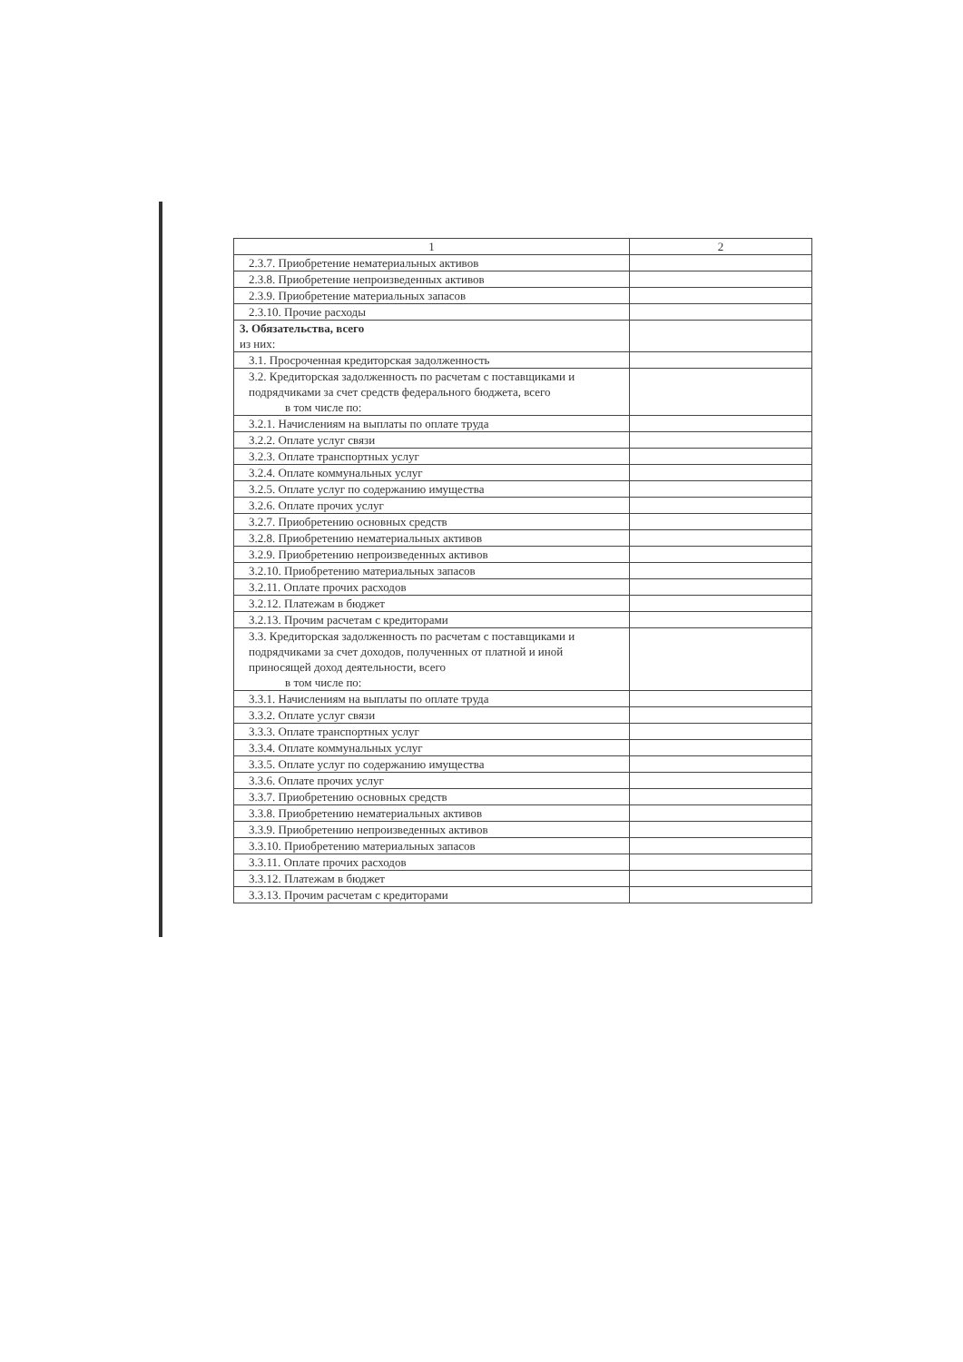| 1 | 2 |
| --- | --- |
| 2.3.7. Приобретение нематериальных активов | |
| 2.3.8. Приобретение непроизведенных активов | |
| 2.3.9. Приобретение материальных запасов | |
| 2.3.10. Прочие расходы | |
| 3. Обязательства, всего из них: | |
| 3.1. Просроченная кредиторская задолженность | |
| 3.2. Кредиторская задолженность по расчетам с поставщиками и подрядчиками за счет средств федерального бюджета, всего в том числе по: | |
| 3.2.1. Начислениям на выплаты по оплате труда | |
| 3.2.2. Оплате услуг связи | |
| 3.2.3. Оплате транспортных услуг | |
| 3.2.4. Оплате коммунальных услуг | |
| 3.2.5. Оплате услуг по содержанию имущества | |
| 3.2.6. Оплате прочих услуг | |
| 3.2.7. Приобретению основных средств | |
| 3.2.8. Приобретению нематериальных активов | |
| 3.2.9. Приобретению непроизведенных активов | |
| 3.2.10. Приобретению материальных запасов | |
| 3.2.11. Оплате прочих расходов | |
| 3.2.12. Платежам в бюджет | |
| 3.2.13. Прочим расчетам с кредиторами | |
| 3.3. Кредиторская задолженность по расчетам с поставщиками и подрядчиками за счет доходов, полученных от платной и иной приносящей доход деятельности, всего в том числе по: | |
| 3.3.1. Начислениям на выплаты по оплате труда | |
| 3.3.2. Оплате услуг связи | |
| 3.3.3. Оплате транспортных услуг | |
| 3.3.4. Оплате коммунальных услуг | |
| 3.3.5. Оплате услуг по содержанию имущества | |
| 3.3.6. Оплате прочих услуг | |
| 3.3.7. Приобретению основных средств | |
| 3.3.8. Приобретению нематериальных активов | |
| 3.3.9. Приобретению непроизведенных активов | |
| 3.3.10. Приобретению материальных запасов | |
| 3.3.11. Оплате прочих расходов | |
| 3.3.12. Платежам в бюджет | |
| 3.3.13. Прочим расчетам с кредиторами | |